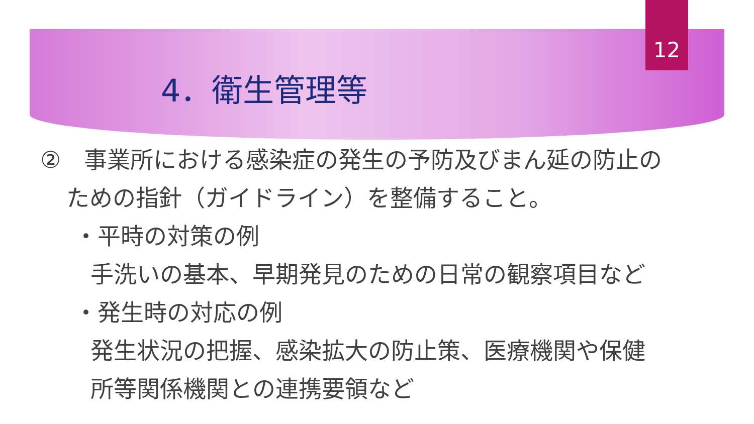12
4．衛生管理等
②　事業所における感染症の発生の予防及びまん延の防止の
ための指針（ガイドライン）を整備すること。
・平時の対策の例
手洗いの基本、早期発見のための日常の観察項目など
・発生時の対応の例
発生状況の把握、感染拡大の防止策、医療機関や保健
所等関係機関との連携要領など